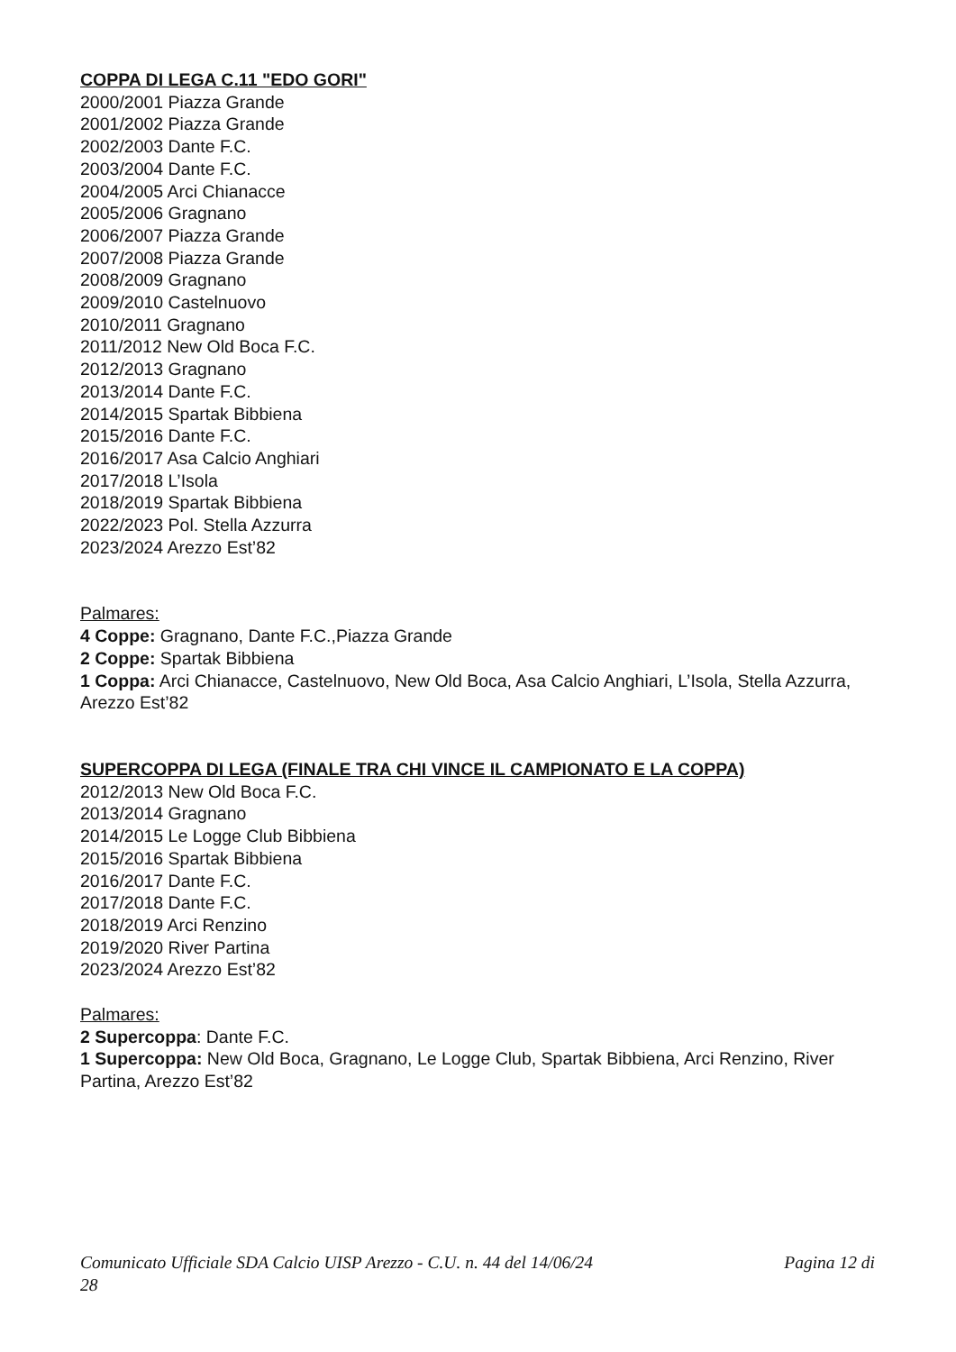COPPA DI LEGA C.11 "EDO GORI"
2000/2001 Piazza Grande
2001/2002 Piazza Grande
2002/2003 Dante F.C.
2003/2004 Dante F.C.
2004/2005 Arci Chianacce
2005/2006 Gragnano
2006/2007 Piazza Grande
2007/2008 Piazza Grande
2008/2009 Gragnano
2009/2010 Castelnuovo
2010/2011 Gragnano
2011/2012 New Old Boca F.C.
2012/2013 Gragnano
2013/2014 Dante F.C.
2014/2015 Spartak Bibbiena
2015/2016 Dante F.C.
2016/2017 Asa Calcio Anghiari
2017/2018 L’Isola
2018/2019 Spartak Bibbiena
2022/2023 Pol. Stella Azzurra
2023/2024 Arezzo Est’82
Palmares:
4 Coppe: Gragnano, Dante F.C.,Piazza Grande
2 Coppe: Spartak Bibbiena
1 Coppa: Arci Chianacce, Castelnuovo, New Old Boca, Asa Calcio Anghiari, L’Isola, Stella Azzurra, Arezzo Est’82
SUPERCOPPA DI LEGA (FINALE TRA CHI VINCE IL CAMPIONATO E LA COPPA)
2012/2013 New Old Boca F.C.
2013/2014 Gragnano
2014/2015 Le Logge Club Bibbiena
2015/2016 Spartak Bibbiena
2016/2017 Dante F.C.
2017/2018 Dante F.C.
2018/2019 Arci Renzino
2019/2020 River Partina
2023/2024 Arezzo Est’82
Palmares:
2 Supercoppa: Dante F.C.
1 Supercoppa: New Old Boca, Gragnano, Le Logge Club, Spartak Bibbiena, Arci Renzino, River Partina, Arezzo Est’82
Comunicato Ufficiale SDA Calcio UISP Arezzo - C.U. n. 44 del 14/06/24 Pagina 12 di
28